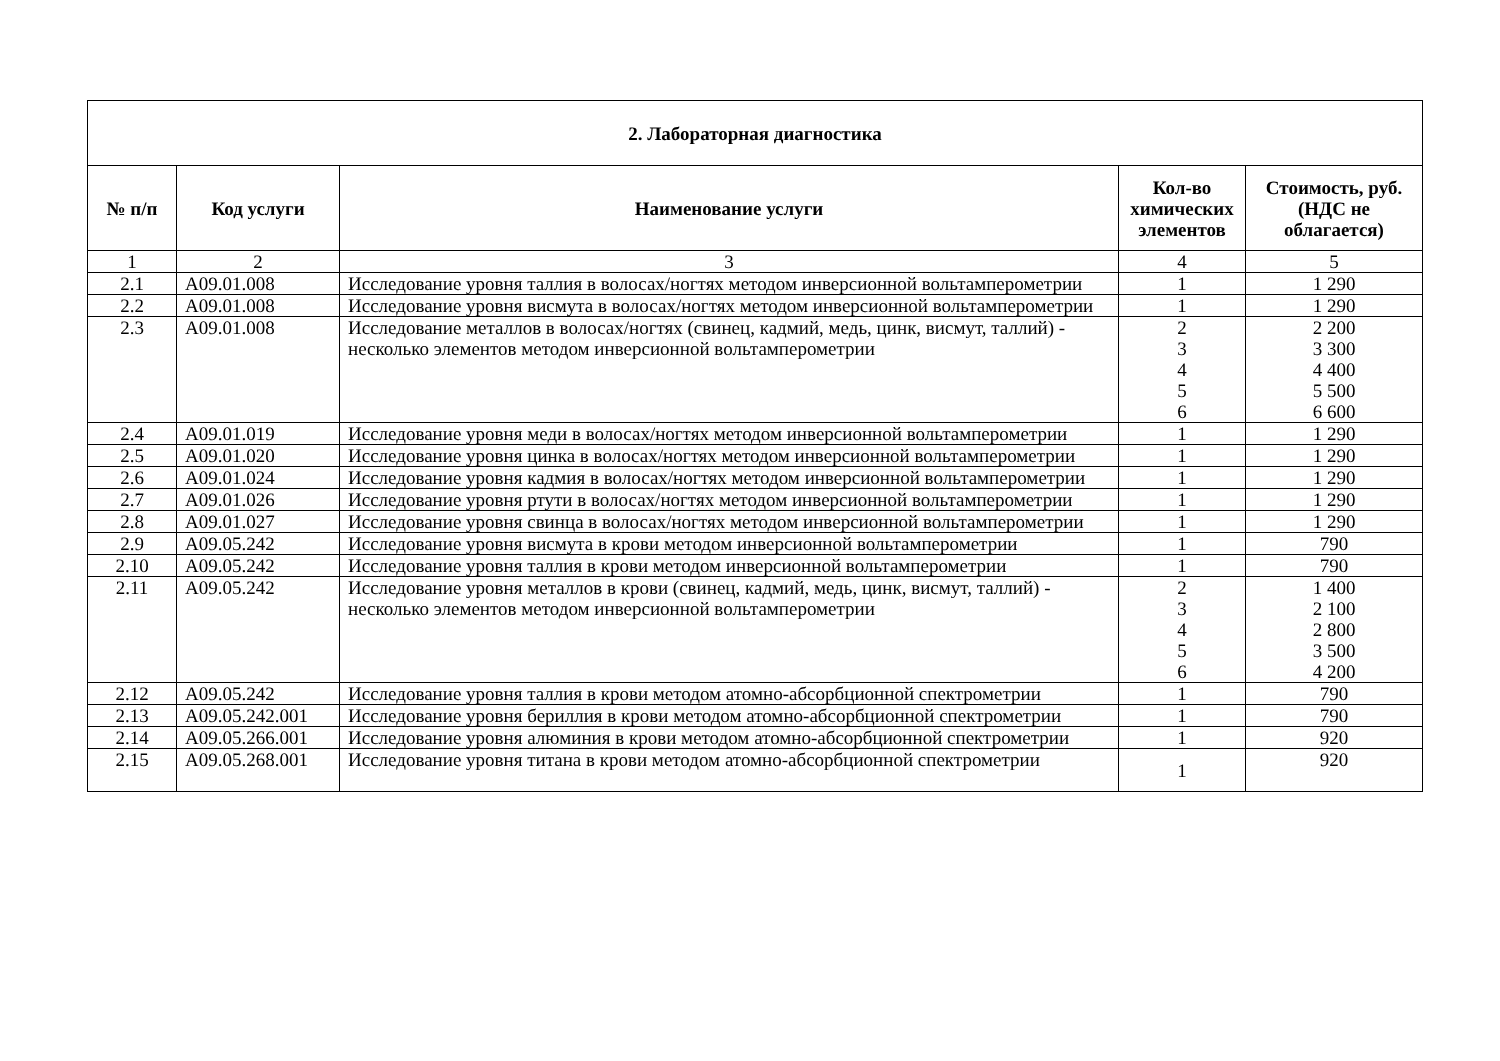| 2. Лабораторная диагностика | | | | |
| --- | --- | --- | --- | --- |
| № п/п | Код услуги | Наименование услуги | Кол-во химических элементов | Стоимость, руб. (НДС не облагается) |
| 1 | 2 | 3 | 4 | 5 |
| 2.1 | A09.01.008 | Исследование уровня таллия в волосах/ногтях методом инверсионной вольтамперометрии | 1 | 1 290 |
| 2.2 | A09.01.008 | Исследование уровня висмута в волосах/ногтях методом инверсионной вольтамперометрии | 1 | 1 290 |
| 2.3 | A09.01.008 | Исследование металлов в волосах/ногтях (свинец, кадмий, медь, цинк, висмут, таллий) - несколько элементов методом инверсионной вольтамперометрии | 2 3 4 5 6 | 2 200 3 300 4 400 5 500 6 600 |
| 2.4 | A09.01.019 | Исследование уровня меди в волосах/ногтях методом инверсионной вольтамперометрии | 1 | 1 290 |
| 2.5 | A09.01.020 | Исследование уровня цинка в волосах/ногтях методом инверсионной вольтамперометрии | 1 | 1 290 |
| 2.6 | A09.01.024 | Исследование уровня кадмия в волосах/ногтях методом инверсионной вольтамперометрии | 1 | 1 290 |
| 2.7 | A09.01.026 | Исследование уровня ртути в волосах/ногтях методом инверсионной вольтамперометрии | 1 | 1 290 |
| 2.8 | A09.01.027 | Исследование уровня свинца в волосах/ногтях методом инверсионной вольтамперометрии | 1 | 1 290 |
| 2.9 | A09.05.242 | Исследование уровня висмута в крови методом инверсионной вольтамперометрии | 1 | 790 |
| 2.10 | A09.05.242 | Исследование уровня таллия в крови методом инверсионной вольтамперометрии | 1 | 790 |
| 2.11 | A09.05.242 | Исследование уровня металлов в крови (свинец, кадмий, медь, цинк, висмут, таллий) - несколько элементов методом инверсионной вольтамперометрии | 2 3 4 5 6 | 1 400 2 100 2 800 3 500 4 200 |
| 2.12 | A09.05.242 | Исследование уровня таллия в крови методом атомно-абсорбционной спектрометрии | 1 | 790 |
| 2.13 | A09.05.242.001 | Исследование уровня бериллия в крови методом атомно-абсорбционной спектрометрии | 1 | 790 |
| 2.14 | A09.05.266.001 | Исследование уровня алюминия в крови методом атомно-абсорбционной спектрометрии | 1 | 920 |
| 2.15 | A09.05.268.001 | Исследование уровня титана в крови методом атомно-абсорбционной спектрометрии | 1 | 920 |